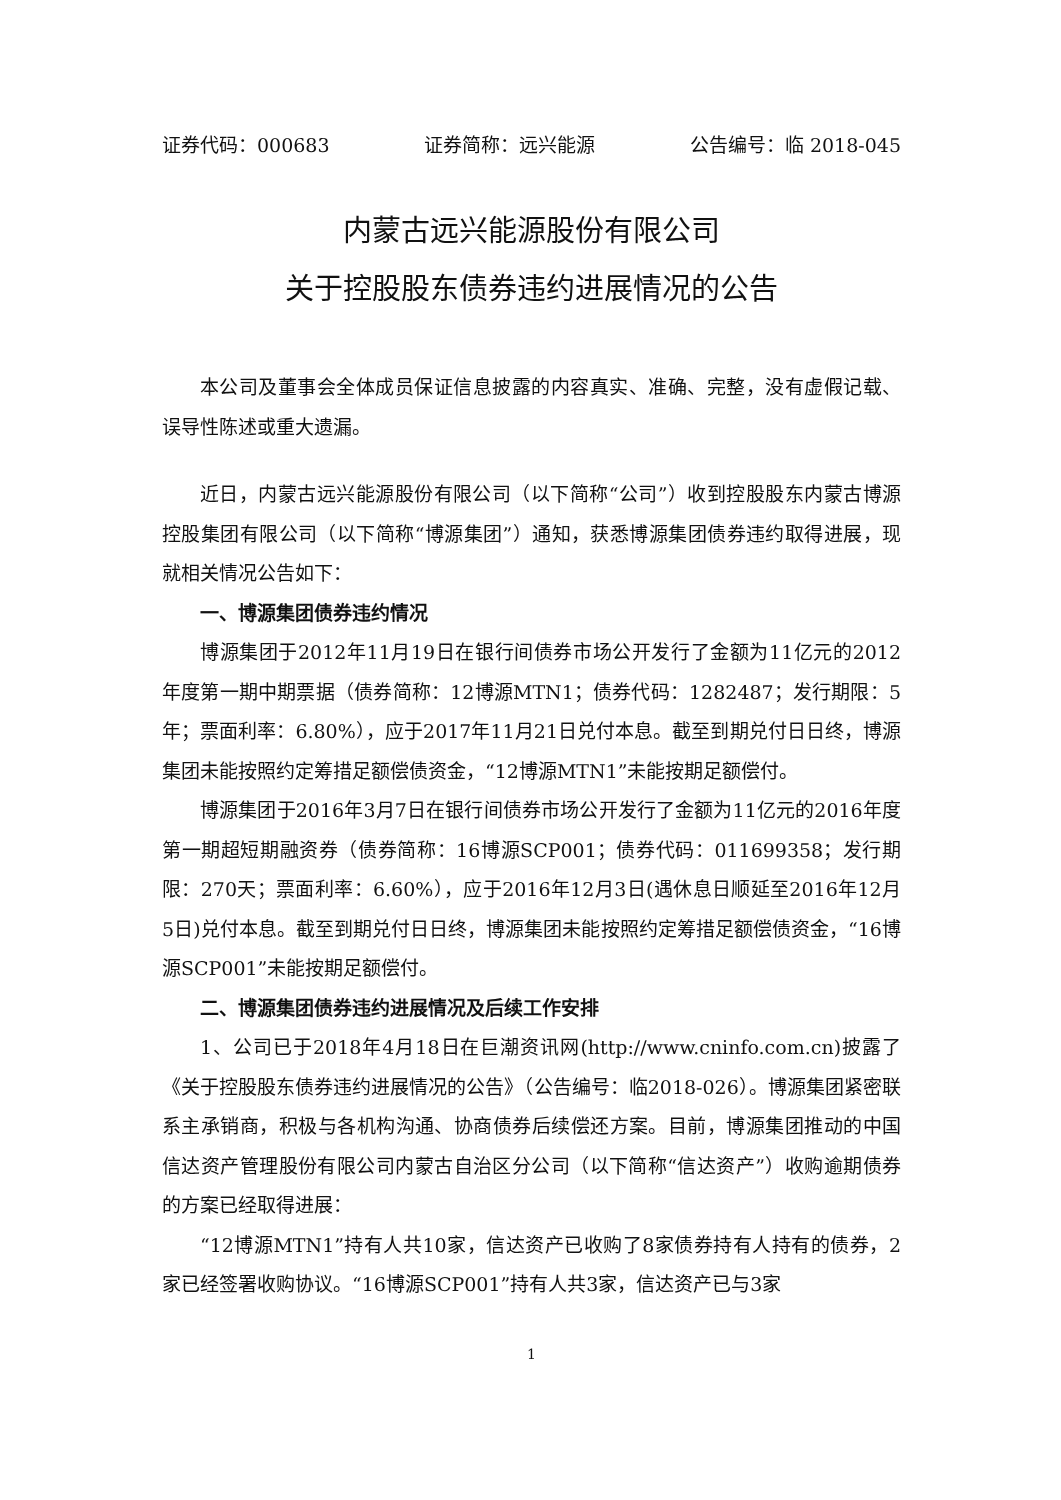证券代码：000683 证券简称：远兴能源 公告编号：临 2018-045
内蒙古远兴能源股份有限公司
关于控股股东债券违约进展情况的公告
本公司及董事会全体成员保证信息披露的内容真实、准确、完整，没有虚假记载、误导性陈述或重大遗漏。
近日，内蒙古远兴能源股份有限公司（以下简称“公司”）收到控股股东内蒙古博源控股集团有限公司（以下简称“博源集团”）通知，获悉博源集团债券违约取得进展，现就相关情况公告如下：
一、博源集团债券违约情况
博源集团于2012年11月19日在银行间债券市场公开发行了金额为11亿元的2012年度第一期中期票据（债券简称：12博源MTN1；债券代码：1282487；发行期限：5年；票面利率：6.80%），应于2017年11月21日兑付本息。截至到期兑付日日终，博源集团未能按照约定筹措足额偿债资金，“12博源MTN1”未能按期足额偿付。
博源集团于2016年3月7日在银行间债券市场公开发行了金额为11亿元的2016年度第一期超短期融资券（债券简称：16博源SCP001；债券代码：011699358；发行期限：270天；票面利率：6.60%），应于2016年12月3日(遇休息日顺延至2016年12月5日)兑付本息。截至到期兑付日日终，博源集团未能按照约定筹措足额偿债资金，“16博源SCP001”未能按期足额偿付。
二、博源集团债券违约进展情况及后续工作安排
1、公司已于2018年4月18日在巨潮资讯网(http://www.cninfo.com.cn)披露了《关于控股股东债券违约进展情况的公告》（公告编号：临2018-026）。博源集团紧密联系主承销商，积极与各机构沟通、协商债券后续偿还方案。目前，博源集团推动的中国信达资产管理股份有限公司内蒙古自治区分公司（以下简称“信达资产”）收购逾期债券的方案已经取得进展：
“12博源MTN1”持有人共10家，信达资产已收购了8家债券持有人持有的债券，2家已经签署收购协议。“16博源SCP001”持有人共3家，信达资产已与3家
1